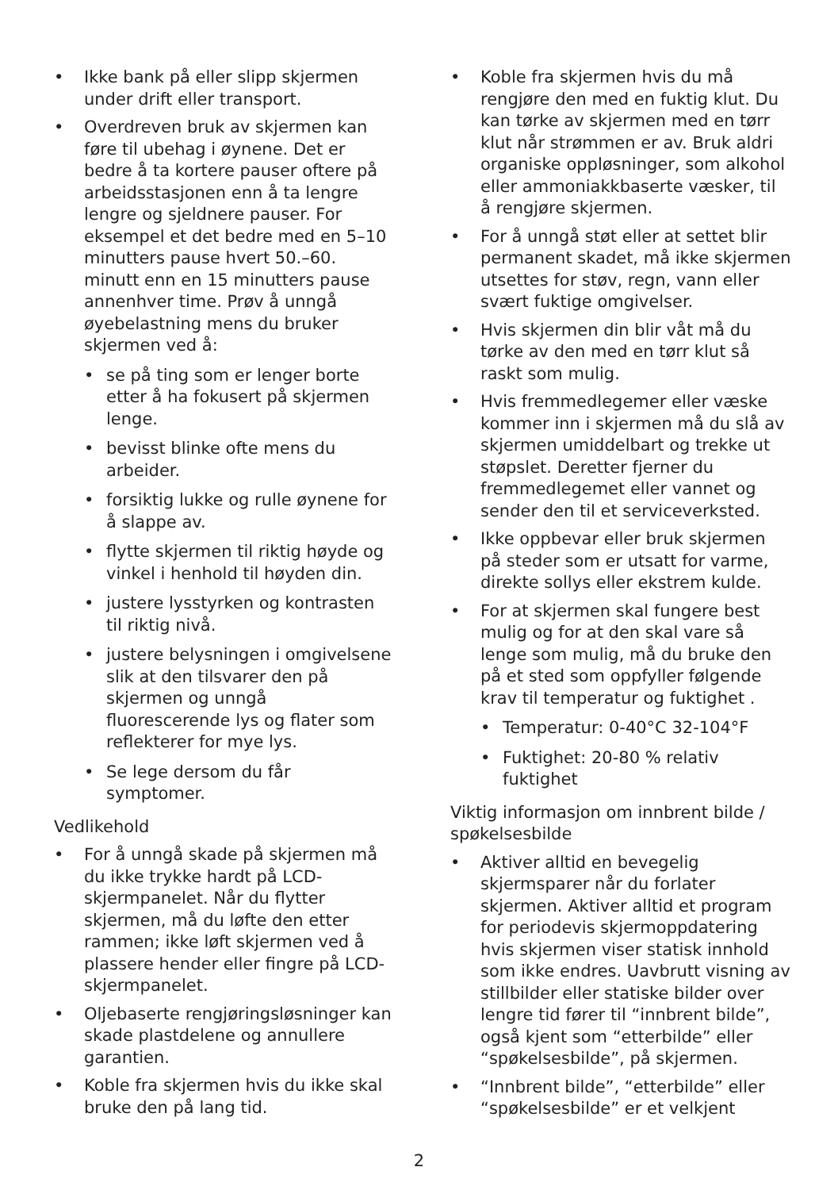• Ikke bank på eller slipp skjermen under drift eller transport.
• Overdreven bruk av skjermen kan føre til ubehag i øynene. Det er bedre å ta kortere pauser oftere på arbeidsstasjonen enn å ta lengre lengre og sjeldnere pauser. For eksempel et det bedre med en 5–10 minutters pause hvert 50.–60. minutt enn en 15 minutters pause annenhver time. Prøv å unngå øyebelastning mens du bruker skjermen ved å:
• se på ting som er lenger borte etter å ha fokusert på skjermen lenge.
• bevisst blinke ofte mens du arbeider.
• forsiktig lukke og rulle øynene for å slappe av.
• flytte skjermen til riktig høyde og vinkel i henhold til høyden din.
• justere lysstyrken og kontrasten til riktig nivå.
• justere belysningen i omgivelsene slik at den tilsvarer den på skjermen og unngå fluorescerende lys og flater som reflekterer for mye lys.
• Se lege dersom du får symptomer.
Vedlikehold
• For å unngå skade på skjermen må du ikke trykke hardt på LCD-skjermpanelet. Når du flytter skjermen, må du løfte den etter rammen; ikke løft skjermen ved å plassere hender eller fingre på LCD-skjermpanelet.
• Oljebaserte rengjøringsløsninger kan skade plastdelene og annullere garantien.
• Koble fra skjermen hvis du ikke skal bruke den på lang tid.
• Koble fra skjermen hvis du må rengjøre den med en fuktig klut. Du kan tørke av skjermen med en tørr klut når strømmen er av. Bruk aldri organiske oppløsninger, som alkohol eller ammoniakkbaserte væsker, til å rengjøre skjermen.
• For å unngå støt eller at settet blir permanent skadet, må ikke skjermen utsettes for støv, regn, vann eller svært fuktige omgivelser.
• Hvis skjermen din blir våt må du tørke av den med en tørr klut så raskt som mulig.
• Hvis fremmedlegemer eller væske kommer inn i skjermen må du slå av skjermen umiddelbart og trekke ut støpslet. Deretter fjerner du fremmedlegemet eller vannet og sender den til et serviceverksted.
• Ikke oppbevar eller bruk skjermen på steder som er utsatt for varme, direkte sollys eller ekstrem kulde.
• For at skjermen skal fungere best mulig og for at den skal vare så lenge som mulig, må du bruke den på et sted som oppfyller følgende krav til temperatur og fuktighet .
• Temperatur: 0-40°C 32-104°F
• Fuktighet: 20-80 % relativ fuktighet
Viktig informasjon om innbrent bilde / spøkelsesbilde
• Aktiver alltid en bevegelig skjermsparer når du forlater skjermen. Aktiver alltid et program for periodevis skjermoppdatering hvis skjermen viser statisk innhold som ikke endres. Uavbrutt visning av stillbilder eller statiske bilder over lengre tid fører til “innbrent bilde”, også kjent som “etterbilde” eller “spøkelsesbilde”, på skjermen.
• “Innbrent bilde”, “etterbilde” eller “spøkelsesbilde” er et velkjent
2